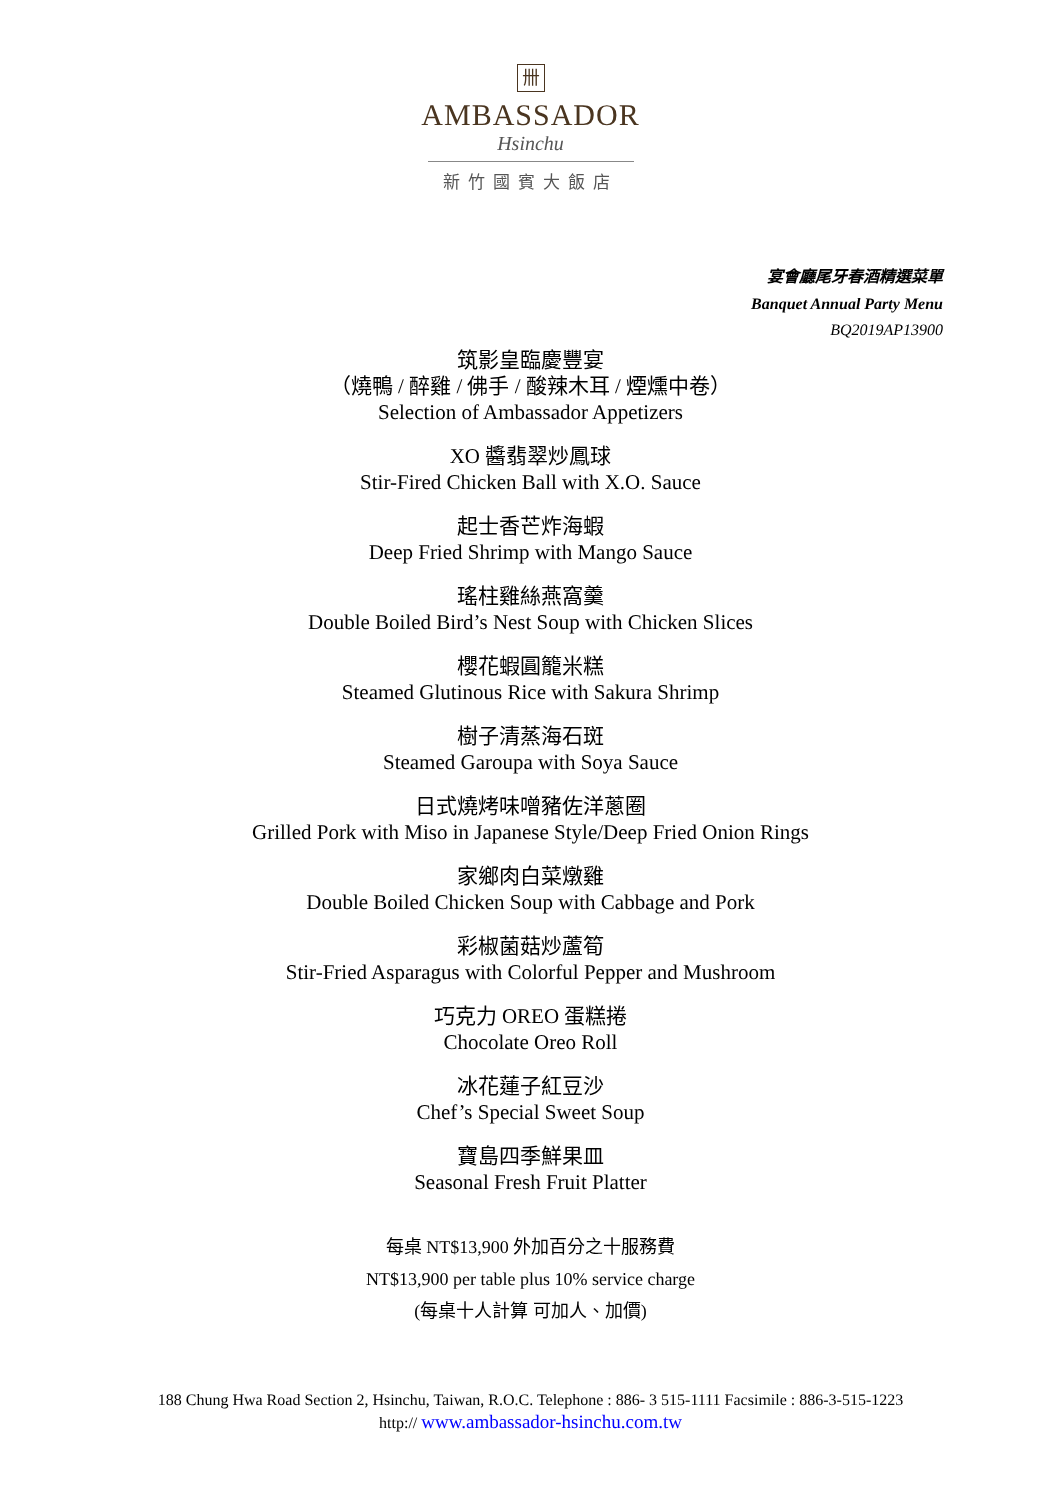卌
AMBASSADOR
Hsinchu
新竹國賓大飯店
宴會廳尾牙春酒精選菜單
Banquet Annual Party Menu
BQ2019AP13900
筑影皇臨慶豐宴
（燒鴨 / 醉雞 / 佛手 / 酸辣木耳 / 煙燻中卷）
Selection of Ambassador Appetizers
XO 醬翡翠炒鳳球
Stir-Fired Chicken Ball with X.O. Sauce
起士香芒炸海蝦
Deep Fried Shrimp with Mango Sauce
瑤柱雞絲燕窩羹
Double Boiled Bird’s Nest Soup with Chicken Slices
櫻花蝦圓籠米糕
Steamed Glutinous Rice with Sakura Shrimp
樹子清蒸海石斑
Steamed Garoupa with Soya Sauce
日式燒烤味噌豬佐洋蔥圈
Grilled Pork with Miso in Japanese Style/Deep Fried Onion Rings
家鄉肉白菜燉雞
Double Boiled Chicken Soup with Cabbage and Pork
彩椒菌菇炒蘆筍
Stir-Fried Asparagus with Colorful Pepper and Mushroom
巧克力 OREO 蛋糕捲
Chocolate Oreo Roll
冰花蓮子紅豆沙
Chef’s Special Sweet Soup
寶島四季鮮果皿
Seasonal Fresh Fruit Platter
每桌 NT$13,900 外加百分之十服務費
NT$13,900 per table plus 10% service charge
(每桌十人計算 可加人、加價)
188 Chung Hwa Road Section 2, Hsinchu, Taiwan, R.O.C. Telephone : 886- 3 515-1111 Facsimile : 886-3-515-1223
http:// www.ambassador-hsinchu.com.tw